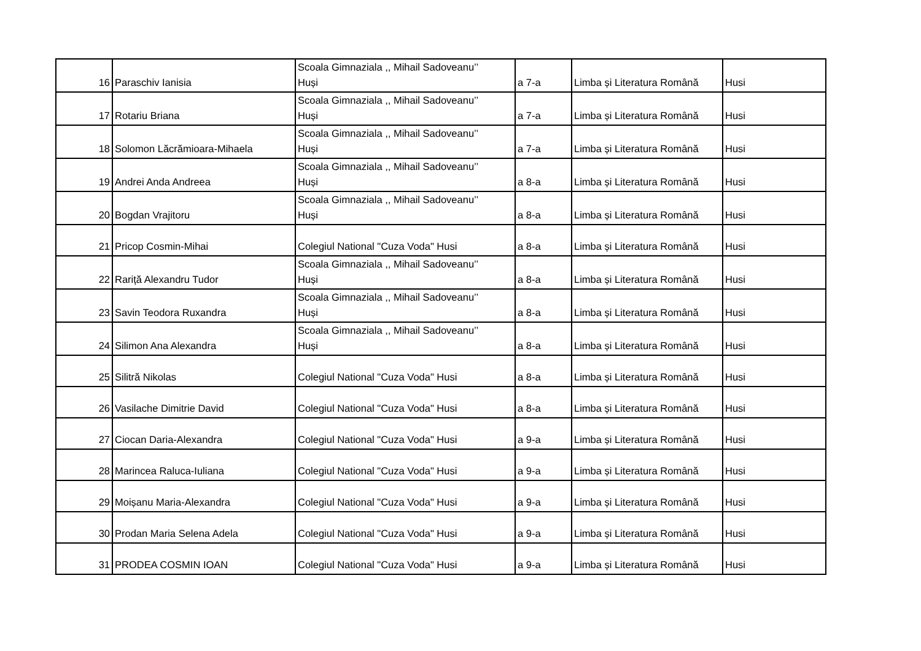| 16 | Paraschiv Ianisia | Scoala Gimnaziala ,, Mihail Sadoveanu’’ Huși | a 7-a | Limba și Literatura Română | Husi |
| 17 | Rotariu Briana | Scoala Gimnaziala ,, Mihail Sadoveanu’’ Huși | a 7-a | Limba și Literatura Română | Husi |
| 18 | Solomon Lăcrămioara-Mihaela | Scoala Gimnaziala ,, Mihail Sadoveanu’’ Huși | a 7-a | Limba și Literatura Română | Husi |
| 19 | Andrei Anda Andreea | Scoala Gimnaziala ,, Mihail Sadoveanu’’ Huși | a 8-a | Limba și Literatura Română | Husi |
| 20 | Bogdan Vrajitoru | Scoala Gimnaziala ,, Mihail Sadoveanu’’ Huși | a 8-a | Limba și Literatura Română | Husi |
| 21 | Pricop Cosmin-Mihai | Colegiul National "Cuza Voda" Husi | a 8-a | Limba și Literatura Română | Husi |
| 22 | Rariță Alexandru Tudor | Scoala Gimnaziala ,, Mihail Sadoveanu’’ Huși | a 8-a | Limba și Literatura Română | Husi |
| 23 | Savin Teodora Ruxandra | Scoala Gimnaziala ,, Mihail Sadoveanu’’ Huși | a 8-a | Limba și Literatura Română | Husi |
| 24 | Silimon Ana Alexandra | Scoala Gimnaziala ,, Mihail Sadoveanu’’ Huși | a 8-a | Limba și Literatura Română | Husi |
| 25 | Silitră Nikolas | Colegiul National "Cuza Voda" Husi | a 8-a | Limba și Literatura Română | Husi |
| 26 | Vasilache Dimitrie David | Colegiul National "Cuza Voda" Husi | a 8-a | Limba și Literatura Română | Husi |
| 27 | Ciocan Daria-Alexandra | Colegiul National "Cuza Voda" Husi | a 9-a | Limba și Literatura Română | Husi |
| 28 | Marincea Raluca-Iuliana | Colegiul National "Cuza Voda" Husi | a 9-a | Limba și Literatura Română | Husi |
| 29 | Moișanu Maria-Alexandra | Colegiul National "Cuza Voda" Husi | a 9-a | Limba și Literatura Română | Husi |
| 30 | Prodan Maria Selena Adela | Colegiul National "Cuza Voda" Husi | a 9-a | Limba și Literatura Română | Husi |
| 31 | PRODEA COSMIN IOAN | Colegiul National "Cuza Voda" Husi | a 9-a | Limba și Literatura Română | Husi |